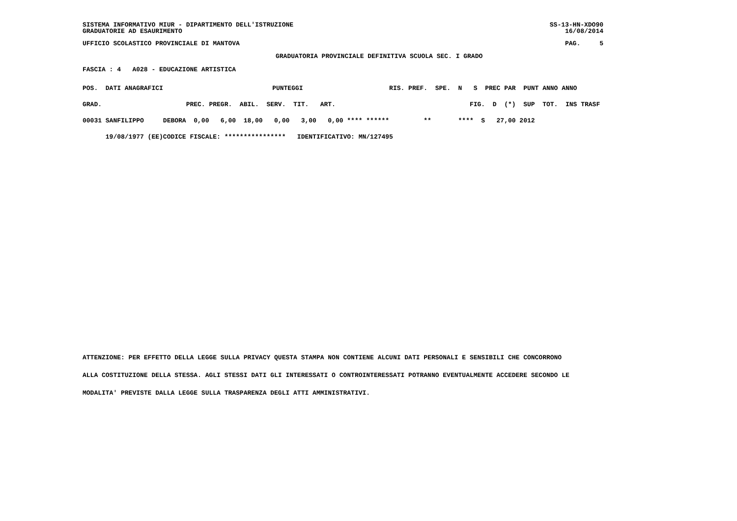SISTEMA INFORMATIVO MIUR - DIPARTIMENTO DELL'ISTRUZIONE GRADUATORIE AD ESAURIMENTO
SS-13-HN-XDO90 16/08/2014
UFFICIO SCOLASTICO PROVINCIALE DI MANTOVA
PAG. 5
GRADUATORIA PROVINCIALE DEFINITIVA SCUOLA SEC. I GRADO
FASCIA : 4 A028 - EDUCAZIONE ARTISTICA
| POS. DATI ANAGRAFICI | | PUNTEGGI | | RIS. PREF. SPE. N S PREC PAR PUNT ANNO ANNO |
| --- | --- | --- | --- | --- |
| GRAD. | | PREC. PREGR. ABIL. SERV. TIT. ART. | | FIG. D (*) SUP TOT. INS TRASF |
| 00031 SANFILIPPO | DEBORA | 0,00 6,00 18,00 0,00 3,00 0,00 **** ****** | | ** **** S 27,00 2012 |
| 19/08/1977 (EE) | CODICE FISCALE: **************** IDENTIFICATIVO: MN/127495 | | | |
ATTENZIONE: PER EFFETTO DELLA LEGGE SULLA PRIVACY QUESTA STAMPA NON CONTIENE ALCUNI DATI PERSONALI E SENSIBILI CHE CONCORRONO
ALLA COSTITUZIONE DELLA STESSA. AGLI STESSI DATI GLI INTERESSATI O CONTROINTERESSATI POTRANNO EVENTUALMENTE ACCEDERE SECONDO LE
MODALITA' PREVISTE DALLA LEGGE SULLA TRASPARENZA DEGLI ATTI AMMINISTRATIVI.